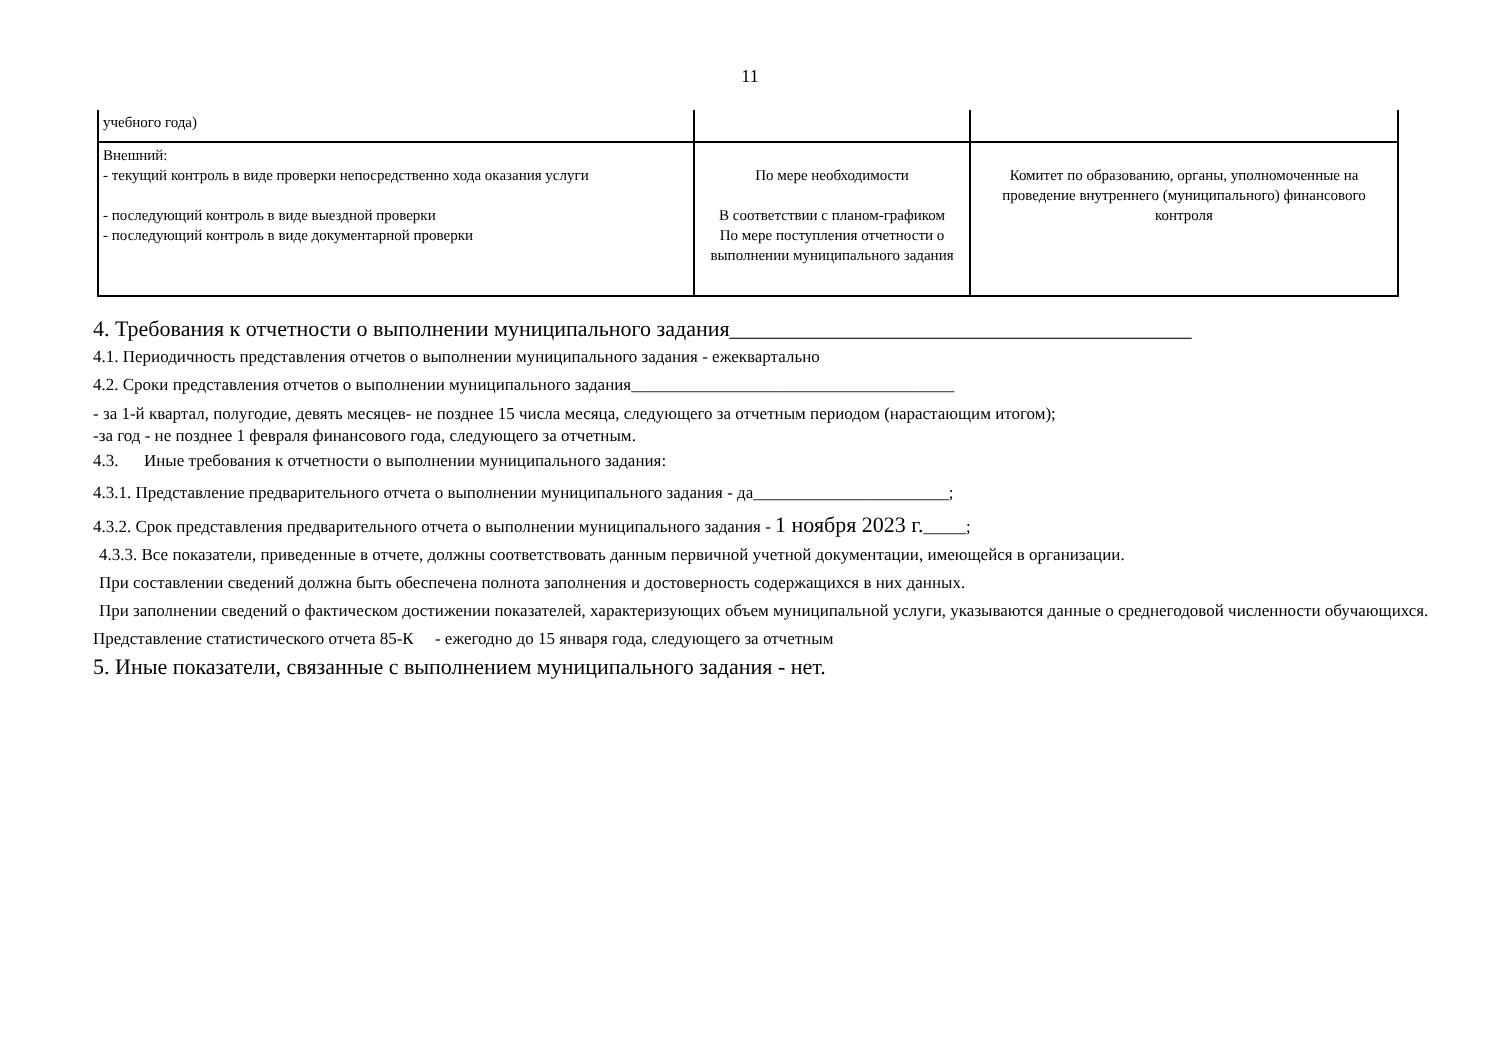11
| учебного года) | | |
| Внешний: - текущий контроль в виде проверки непосредственно хода оказания услуги - последующий контроль в виде выездной проверки - последующий контроль в виде документарной проверки | По мере необходимости В соответствии с планом-графиком По мере поступления отчетности о выполнении муниципального задания | Комитет по образованию, органы, уполномоченные на проведение внутреннего (муниципального) финансового контроля |
4. Требования к отчетности о выполнении муниципального задания__________________________________________
4.1. Периодичность представления отчетов о выполнении муниципального задания - ежеквартально
4.2. Сроки представления отчетов о выполнении муниципального задания______________________________________
- за 1-й квартал, полугодие, девять месяцев- не позднее 15 числа месяца, следующего за отчетным периодом (нарастающим итогом);
-за год - не позднее 1 февраля финансового года, следующего за отчетным.
4.3. Иные требования к отчетности о выполнении муниципального задания:
4.3.1. Представление предварительного отчета о выполнении муниципального задания - да_______________________;
4.3.2. Срок представления предварительного отчета о выполнении муниципального задания - 1 ноября 2023 г._____;
4.3.3. Все показатели, приведенные в отчете, должны соответствовать данным первичной учетной документации, имеющейся в организации.
При составлении сведений должна быть обеспечена полнота заполнения и достоверность содержащихся в них данных.
При заполнении сведений о фактическом достижении показателей, характеризующих объем муниципальной услуги, указываются данные о среднегодовой численности обучающихся.
Представление статистического отчета 85-К - ежегодно до 15 января года, следующего за отчетным
5. Иные показатели, связанные с выполнением муниципального задания - нет.